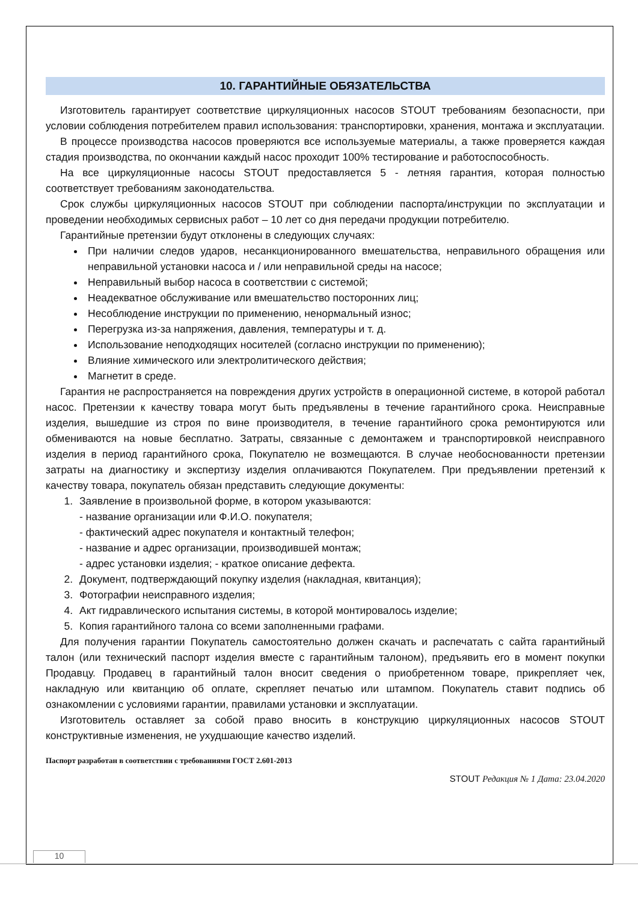10. ГАРАНТИЙНЫЕ ОБЯЗАТЕЛЬСТВА
Изготовитель гарантирует соответствие циркуляционных насосов STOUT требованиям безопасности, при условии соблюдения потребителем правил использования: транспортировки, хранения, монтажа и эксплуатации.
В процессе производства насосов проверяются все используемые материалы, а также проверяется каждая стадия производства, по окончании каждый насос проходит 100% тестирование и работоспособность.
На все циркуляционные насосы STOUT предоставляется 5 - летняя гарантия, которая полностью соответствует требованиям законодательства.
Срок службы циркуляционных насосов STOUT при соблюдении паспорта/инструкции по эксплуатации и проведении необходимых сервисных работ – 10 лет со дня передачи продукции потребителю.
Гарантийные претензии будут отклонены в следующих случаях:
При наличии следов ударов, несанкционированного вмешательства, неправильного обращения или неправильной установки насоса и / или неправильной среды на насосе;
Неправильный выбор насоса в соответствии с системой;
Неадекватное обслуживание или вмешательство посторонних лиц;
Несоблюдение инструкции по применению, ненормальный износ;
Перегрузка из-за напряжения, давления, температуры и т. д.
Использование неподходящих носителей (согласно инструкции по применению);
Влияние химического или электролитического действия;
Магнетит в среде.
Гарантия не распространяется на повреждения других устройств в операционной системе, в которой работал насос. Претензии к качеству товара могут быть предъявлены в течение гарантийного срока. Неисправные изделия, вышедшие из строя по вине производителя, в течение гарантийного срока ремонтируются или обмениваются на новые бесплатно. Затраты, связанные с демонтажем и транспортировкой неисправного изделия в период гарантийного срока, Покупателю не возмещаются. В случае необоснованности претензии затраты на диагностику и экспертизу изделия оплачиваются Покупателем. При предъявлении претензий к качеству товара, покупатель обязан представить следующие документы:
1. Заявление в произвольной форме, в котором указываются:
- название организации или Ф.И.О. покупателя;
- фактический адрес покупателя и контактный телефон;
- название и адрес организации, производившей монтаж;
- адрес установки изделия; - краткое описание дефекта.
2. Документ, подтверждающий покупку изделия (накладная, квитанция);
3. Фотографии неисправного изделия;
4. Акт гидравлического испытания системы, в которой монтировалось изделие;
5. Копия гарантийного талона со всеми заполненными графами.
Для получения гарантии Покупатель самостоятельно должен скачать и распечатать с сайта гарантийный талон (или технический паспорт изделия вместе с гарантийным талоном), предъявить его в момент покупки Продавцу. Продавец в гарантийный талон вносит сведения о приобретенном товаре, прикрепляет чек, накладную или квитанцию об оплате, скрепляет печатью или штампом. Покупатель ставит подпись об ознакомлении с условиями гарантии, правилами установки и эксплуатации.
Изготовитель оставляет за собой право вносить в конструкцию циркуляционных насосов STOUT конструктивные изменения, не ухудшающие качество изделий.
Паспорт разработан в соответствии с требованиями ГОСТ 2.601-2013
STOUT Редакция № 1 Дата: 23.04.2020
10